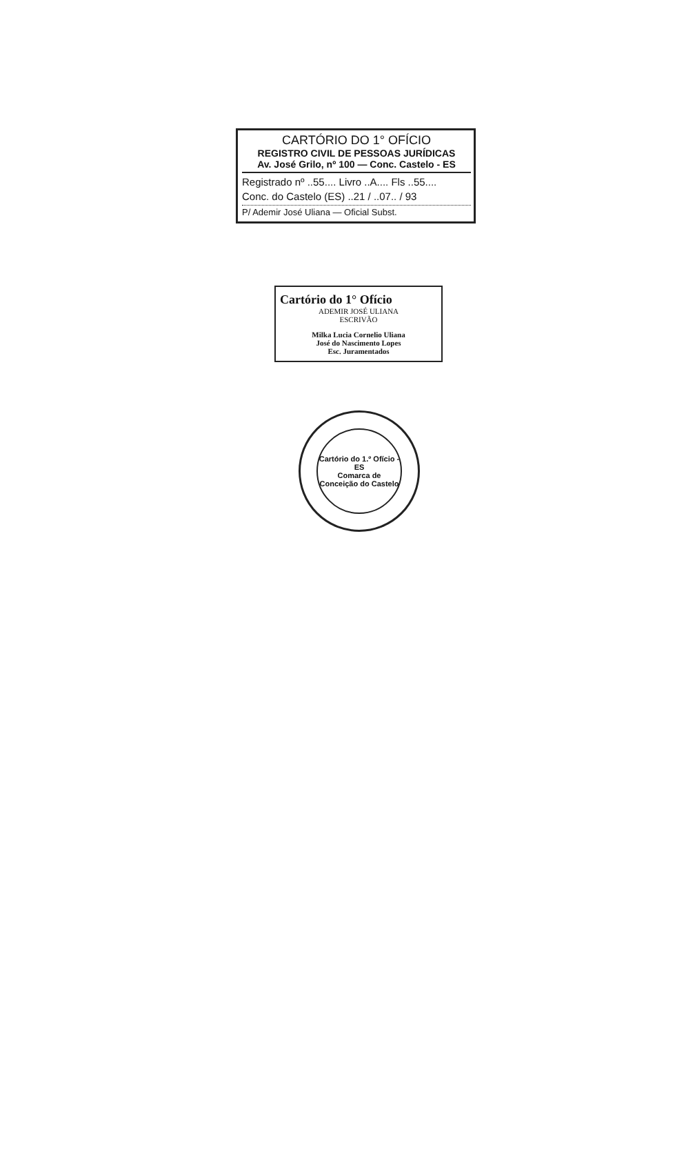CARTÓRIO DO 1° OFÍCIO
REGISTRO CIVIL DE PESSOAS JURÍDICAS
Av. José Grilo, nº 100 — Conc. Castelo - ES
Registrado nº ..55.... Livro ..A.... Fls ..55....
Conc. do Castelo (ES) ..21 / ..07.. / 93
P/ Ademir José Uliana — Oficial Subst.
Cartório do 1° Ofício
ADEMIR JOSÉ ULIANA
ESCRIVÃO
Milka Lucia Cornelio Uliana
José do Nascimento Lopes
Esc. Juramentados
Cartório do 1.º Ofício - ES
Comarca de Conceição do Castelo